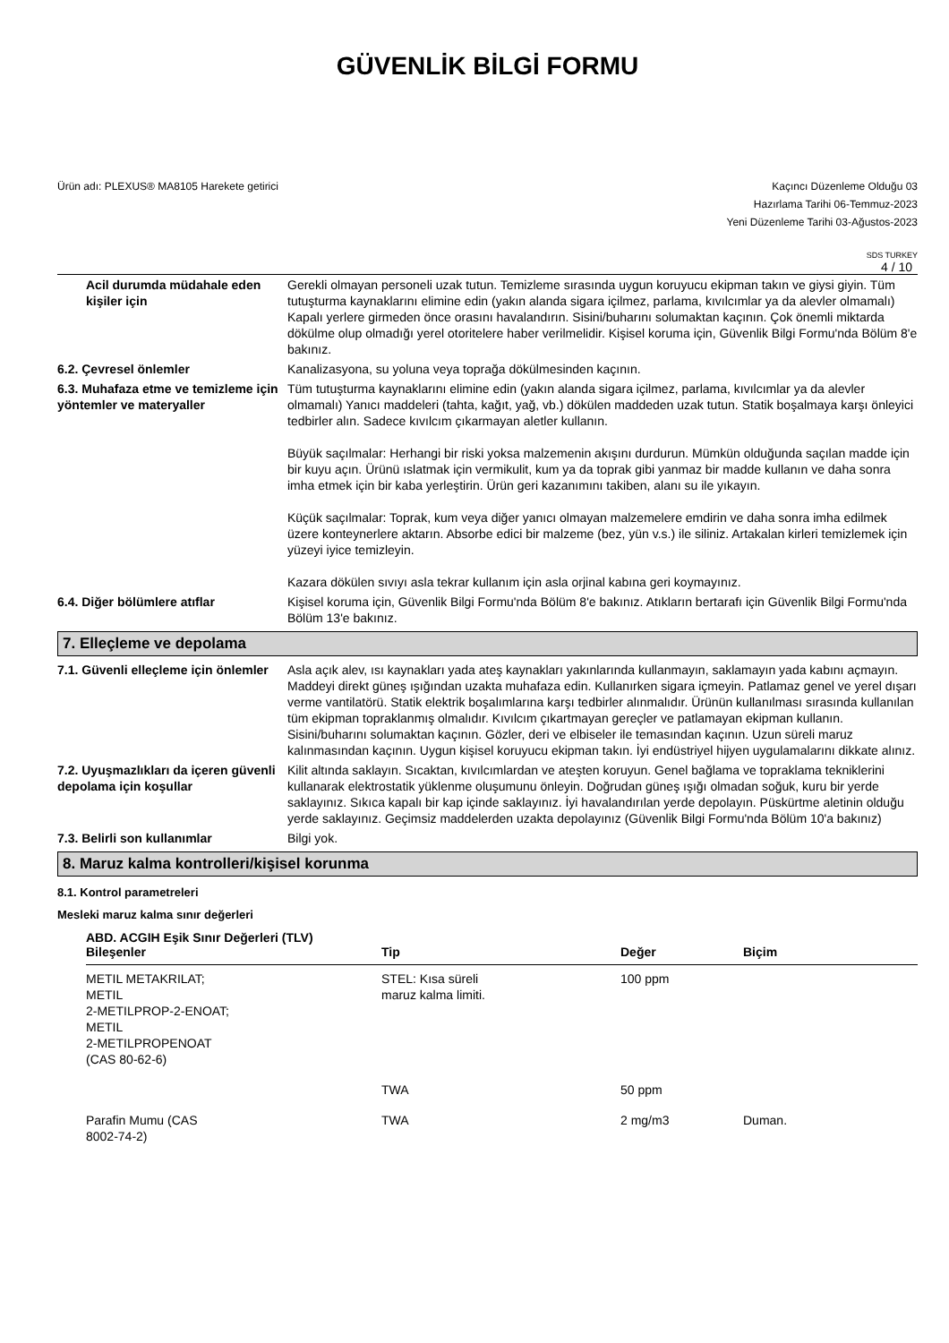GÜVENLİK BİLGİ FORMU
Ürün adı: PLEXUS® MA8105 Harekete getirici
Kaçıncı Düzenleme Olduğu 03
Hazırlama Tarihi 06-Temmuz-2023
Yeni Düzenleme Tarihi 03-Ağustos-2023
SDS TURKEY
4 / 10
Acil durumda müdahale eden kişiler için
Gerekli olmayan personeli uzak tutun. Temizleme sırasında uygun koruyucu ekipman takın ve giysi giyin. Tüm tutuşturma kaynaklarını elimine edin (yakın alanda sigara içilmez, parlama, kıvılcımlar ya da alevler olmamalı) Kapalı yerlere girmeden önce orasını havalandırın. Sisini/buharını solumaktan kaçının. Çok önemli miktarda dökülme olup olmadığı yerel otoritelere haber verilmelidir. Kişisel koruma için, Güvenlik Bilgi Formu'nda Bölüm 8'e bakınız.
6.2. Çevresel önlemler Kanalizasyona, su yoluna veya toprağa dökülmesinden kaçının.
6.3. Muhafaza etme ve temizleme için yöntemler ve materyaller
Tüm tutuşturma kaynaklarını elimine edin (yakın alanda sigara içilmez, parlama, kıvılcımlar ya da alevler olmamalı) Yanıcı maddeleri (tahta, kağıt, yağ, vb.) dökülen maddeden uzak tutun. Statik boşalmaya karşı önleyici tedbirler alın. Sadece kıvılcım çıkarmayan aletler kullanın.
Büyük saçılmalar: Herhangi bir riski yoksa malzemenin akışını durdurun. Mümkün olduğunda saçılan madde için bir kuyu açın. Ürünü ıslatmak için vermikulit, kum ya da toprak gibi yanmaz bir madde kullanın ve daha sonra imha etmek için bir kaba yerleştirin. Ürün geri kazanımını takiben, alanı su ile yıkayın.
Küçük saçılmalar: Toprak, kum veya diğer yanıcı olmayan malzemelere emdirin ve daha sonra imha edilmek üzere konteynerlere aktarın. Absorbe edici bir malzeme (bez, yün v.s.) ile siliniz. Artakalan kirleri temizlemek için yüzeyi iyice temizleyin.
Kazara dökülen sıvıyı asla tekrar kullanım için asla orjinal kabına geri koymayınız.
6.4. Diğer bölümlere atıflar Kişisel koruma için, Güvenlik Bilgi Formu'nda Bölüm 8'e bakınız. Atıkların bertarafı için Güvenlik Bilgi Formu'nda Bölüm 13'e bakınız.
7. Elleçleme ve depolama
7.1. Güvenli elleçleme için önlemler
Asla açık alev, ısı kaynakları yada ateş kaynakları yakınlarında kullanmayın, saklamayın yada kabını açmayın. Maddeyi direkt güneş ışığından uzakta muhafaza edin. Kullanırken sigara içmeyin. Patlamaz genel ve yerel dışarı verme vantilatörü. Statik elektrik boşalımlarına karşı tedbirler alınmalıdır. Ürünün kullanılması sırasında kullanılan tüm ekipman topraklanmış olmalıdır. Kıvılcım çıkartmayan gereçler ve patlamayan ekipman kullanın. Sisini/buharını solumaktan kaçının. Gözler, deri ve elbiseler ile temasından kaçının. Uzun süreli maruz kalınmasından kaçının. Uygun kişisel koruyucu ekipman takın. İyi endüstriyel hijyen uygulamalarını dikkate alınız.
7.2. Uyuşmazlıkları da içeren güvenli depolama için koşullar
Kilit altında saklayın. Sıcaktan, kıvılcımlardan ve ateşten koruyun. Genel bağlama ve topraklama tekniklerini kullanarak elektrostatik yüklenme oluşumunu önleyin. Doğrudan güneş ışığı olmadan soğuk, kuru bir yerde saklayınız. Sıkıca kapalı bir kap içinde saklayınız. İyi havalandırılan yerde depolayın. Püskürtme aletinin olduğu yerde saklayınız. Geçimsiz maddelerden uzakta depolayınız (Güvenlik Bilgi Formu'nda Bölüm 10'a bakınız)
7.3. Belirli son kullanımlar Bilgi yok.
8. Maruz kalma kontrolleri/kişisel korunma
8.1. Kontrol parametreleri
Mesleki maruz kalma sınır değerleri
| ABD. ACGIH Eşik Sınır Değerleri (TLV) Bileşenler | Tip | Değer | Biçim |
| --- | --- | --- | --- |
| METIL METAKRILAT; METIL 2-METILPROP-2-ENOAT; METIL 2-METILPROPENOAT (CAS 80-62-6) | STEL: Kısa süreli maruz kalma limiti. | 100 ppm | |
| | TWA | 50 ppm | |
| Parafin Mumu (CAS 8002-74-2) | TWA | 2 mg/m3 | Duman. |